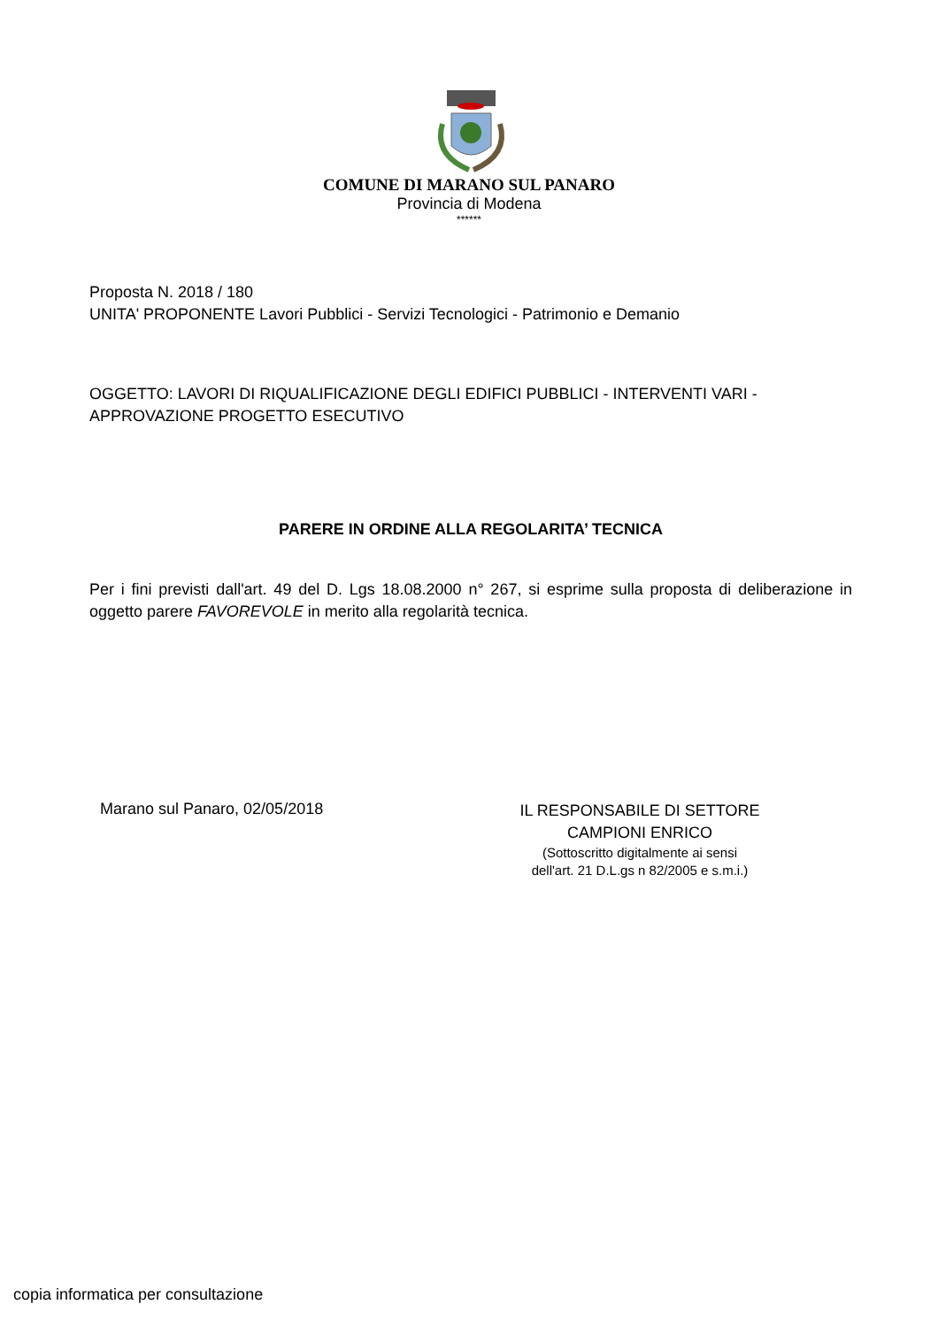COMUNE DI MARANO SUL PANARO
Provincia di Modena
******
Proposta N. 2018 / 180
UNITA' PROPONENTE Lavori Pubblici - Servizi Tecnologici - Patrimonio e Demanio
OGGETTO: LAVORI DI RIQUALIFICAZIONE DEGLI EDIFICI PUBBLICI - INTERVENTI VARI - APPROVAZIONE PROGETTO ESECUTIVO
PARERE IN ORDINE ALLA REGOLARITA’ TECNICA
Per i fini previsti dall'art. 49 del D. Lgs 18.08.2000 n° 267, si esprime sulla proposta di deliberazione in oggetto parere FAVOREVOLE in merito alla regolarità tecnica.
Marano sul Panaro, 02/05/2018
IL RESPONSABILE DI SETTORE
CAMPIONI ENRICO
(Sottoscritto digitalmente ai sensi
dell'art. 21 D.L.gs n 82/2005 e s.m.i.)
copia informatica per consultazione